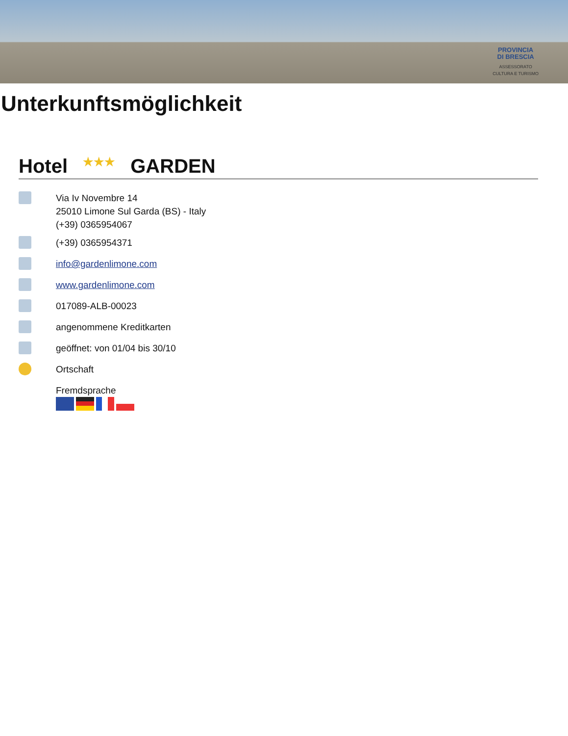PROVINCIA
DI BRESCIA
ASSESSORATO
CULTURA E TURISMO
Unterkunftsmöglichkeit
Hotel ★★★ GARDEN
Via Iv Novembre 14
25010 Limone Sul Garda (BS) - Italy
(+39) 0365954067
(+39) 0365954371
info@gardenlimone.com
www.gardenlimone.com
017089-ALB-00023
angenommene Kreditkarten
geöffnet: von 01/04 bis 30/10
Ortschaft
Fremdsprache